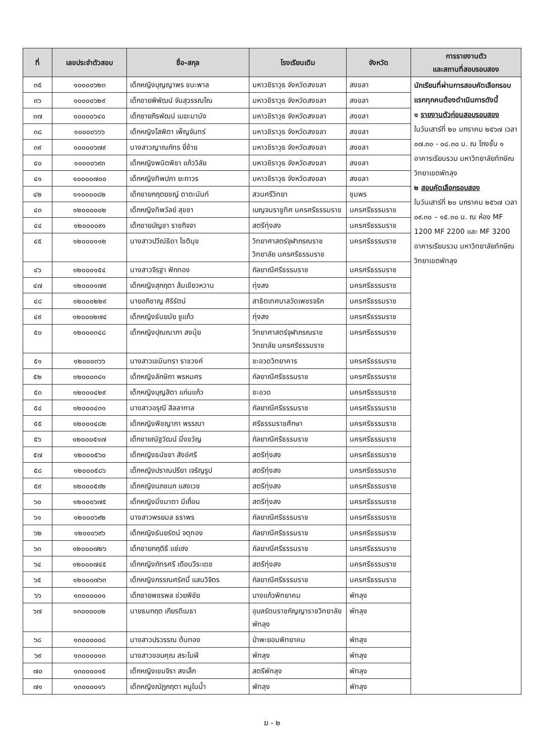| ที่ | เลขประจำตัวสอบ | ชื่อ-สกุล | โรงเรียนเดิม | จังหวัด | การรายงานตัว และสถานที่สอบรอบสอง |
| --- | --- | --- | --- | --- | --- |
| ๓๕ | ๑๐๐๐๐๖๒๓ | เด็กหญิงบุญญาพร ชนะพาล | มหาวชิราวุธ จังหวัดสงขลา | สงขลา | นักเรียนที่ผ่านการสอบคัดเลือกรอบแรกทุกคนต้องดำเนินการดังนี้ ๑ รายงานตัวก่อนสอบรอบสอง ในวันเสาร์ที่ ๒๐ มกราคม ๒๕๖๗ เวลา ๐๗.๓๐ - ๐๘.๓๐ น. ณ โถงชั้น ๑ อาคารเรียนรวม มหาวิทยาลัยทักษิณ วิทยาเขตพัทลุง ๒ สอบคัดเลือกรอบสอง ในวันเสาร์ที่ ๒๐ มกราคม ๒๕๖๗ เวลา ๐๙.๓๐ – ๑๕.๓๐ น. ณ ห้อง MF 1200 MF 2200 และ MF 3200 อาคารเรียนรวม มหาวิทยาลัยทักษิณ วิทยาเขตพัทลุง |
| ๓๖ | ๑๐๐๐๐๖๒๙ | เด็กชายพิพัฒน์ จันสุวรรณโณ | มหาวชิราวุธ จังหวัดสงขลา | สงขลา | |
| ๓๗ | ๑๐๐๐๐๖๔๐ | เด็กชายภีรพัฒน์ เมฆะมานัง | มหาวชิราวุธ จังหวัดสงขลา | สงขลา | |
| ๓๘ | ๑๐๐๐๐๖๖๖ | เด็กหญิงโสพิตา เพ็ญจันทร์ | มหาวชิราวุธ จังหวัดสงขลา | สงขลา | |
| ๓๙ | ๑๐๐๐๐๖๗๙ | นางสาวญาณภัทร ยี่ซ้าย | มหาวชิราวุธ จังหวัดสงขลา | สงขลา | |
| ๔๐ | ๑๐๐๐๐๖๙๓ | เด็กหญิงพนิตพิชา แก้ววิลัย | มหาวชิราวุธ จังหวัดสงขลา | สงขลา | |
| ๔๑ | ๑๐๐๐๐๗๐๐ | เด็กหญิงทิพปภา ยะถาวร | มหาวชิราวุธ จังหวัดสงขลา | สงขลา | |
| ๔๒ | ๑๑๐๐๐๐๘๒ | เด็กชายกฤตยชญ์ ตาตะนันท์ | สวนศรีวิทยา | ชุมพร | |
| ๔๓ | ๑๒๐๐๐๐๐๒ | เด็กหญิงทิพวัลย์ สุขชา | เบญจมราชูทิศ นครศรีธรรมราช | นครศรีธรรมราช | |
| ๔๔ | ๑๒๐๐๐๐๙๑ | เด็กชายบัญชา ราชกิจจา | สตรีทุ่งสง | นครศรีธรรมราช | |
| ๔๕ | ๑๒๐๐๐๑๑๒ | นางสาวปวีณ์ธิดา โชติมุข | วิทยาศาสตร์จุฬาภรณราชวิทยาลัย นครศรีธรรมราช | นครศรีธรรมราช | |
| ๔๖ | ๑๒๐๐๐๑๕๔ | นางสาวจิรฐา ฟักทอง | กัลยาณีศรีธรรมราช | นครศรีธรรมราช | |
| ๔๗ | ๑๒๐๐๐๑๗๙ | เด็กหญิงสุกฤตา ส้มเขียวหวาน | ทุ่งสง | นครศรีธรรมราช | |
| ๔๘ | ๑๒๐๐๐๒๒๙ | นายอภิชาญ ศิริรัตน์ | สาธิตเทศบาลวัดเพชรจริก | นครศรีธรรมราช | |
| ๔๙ | ๑๒๐๐๐๒๗๔ | เด็กหญิงธันยมัย ชูแก้ว | ทุ่งสง | นครศรีธรรมราช | |
| ๕๐ | ๑๒๐๐๐๓๔๘ | เด็กหญิงปุณณาภา สงนุ้ย | วิทยาศาสตร์จุฬาภรณราชวิทยาลัย นครศรีธรรมราช | นครศรีธรรมราช | |
| ๕๑ | ๑๒๐๐๐๓๖๖ | นางสาวเขมินทรา ราชวงค์ | ชะอวดวิทยาคาร | นครศรีธรรมราช | |
| ๕๒ | ๑๒๐๐๐๓๘๑ | เด็กหญิงลักษิกา พรหมศร | กัลยาณีศรีธรรมราช | นครศรีธรรมราช | |
| ๕๓ | ๑๒๐๐๐๔๒๙ | เด็กหญิงบุญสิตา แก่นแก้ว | ชะอวด | นครศรีธรรมราช | |
| ๕๔ | ๑๒๐๐๐๔๓๑ | นางสาวอรุณี สิลลากาล | กัลยาณีศรีธรรมราช | นครศรีธรรมราช | |
| ๕๕ | ๑๒๐๐๐๔๘๒ | เด็กหญิงพิชญาภา พรรณา | ศรีธรรมราชศึกษา | นครศรีธรรมราช | |
| ๕๖ | ๑๒๐๐๐๕๑๗ | เด็กชายณัฐวัฒน์ มิ่งขวัญ | กัลยาณีศรีธรรมราช | นครศรีธรรมราช | |
| ๕๗ | ๑๒๐๐๐๕๖๐ | เด็กหญิงธนัชชา สังข์ศรี | สตรีทุ่งสง | นครศรีธรรมราช | |
| ๕๘ | ๑๒๐๐๐๕๘๖ | เด็กหญิงปราณปรียา เจริญรูป | สตรีทุ่งสง | นครศรีธรรมราช | |
| ๕๙ | ๑๒๐๐๐๕๙๒ | เด็กหญิงนภชนก แสงเวช | สตรีทุ่งสง | นครศรีธรรมราช | |
| ๖๐ | ๑๒๐๐๐๖๗๕ | เด็กหญิงมิ่งมาตา มีเถื่อน | สตรีทุ่งสง | นครศรีธรรมราช | |
| ๖๑ | ๑๒๐๐๐๖๙๒ | นางสาวพรยมล ธราพร | กัลยาณีศรีธรรมราช | นครศรีธรรมราช | |
| ๖๒ | ๑๒๐๐๐๖๙๖ | เด็กหญิงธันยรัตน์ จตุทอง | กัลยาณีศรีธรรมราช | นครศรีธรรมราช | |
| ๖๓ | ๑๒๐๐๐๗๒๖ | เด็กชายกฤติธี แซ่เฮง | กัลยาณีศรีธรรมราช | นครศรีธรรมราช | |
| ๖๔ | ๑๒๐๐๐๗๔๕ | เด็กหญิงภัทรศรี เตือนวีระเดช | สตรีทุ่งสง | นครศรีธรรมราช | |
| ๖๕ | ๑๒๐๐๐๗๖๓ | เด็กหญิงกรรณศรัศมิ์ แสนวิจิตร | กัลยาณีศรีธรรมราช | นครศรีธรรมราช | |
| ๖๖ | ๑๓๐๐๐๐๐๑ | เด็กชายพชรพล ช่วยพิชัย | บางแก้วพิทยาคม | พัทลุง | |
| ๖๗ | ๑๓๐๐๐๐๐๒ | นายธนกฤต เกียรติเมธา | อุบลรัตนราชกัญญาราชวิทยาลัย พัทลุง | พัทลุง | |
| ๖๘ | ๑๓๐๐๐๐๐๘ | นางสาวปรวรรณ ต้นทอง | ป่าพะยอมพิทยาคม | พัทลุง | |
| ๖๙ | ๑๓๐๐๐๐๑๓ | นางสาวขอบคุณ สระโมฬี | พัทลุง | พัทลุง | |
| ๗๐ | ๑๓๐๐๐๐๑๕ | เด็กหญิงเขมจิรา สงเล็ก | สตรีพัทลุง | พัทลุง | |
| ๗๑ | ๑๓๐๐๐๐๑๖ | เด็กหญิงณัฏกฤตา หนูในน้ำ | พัทลุง | พัทลุง | |
ฆ - ๒